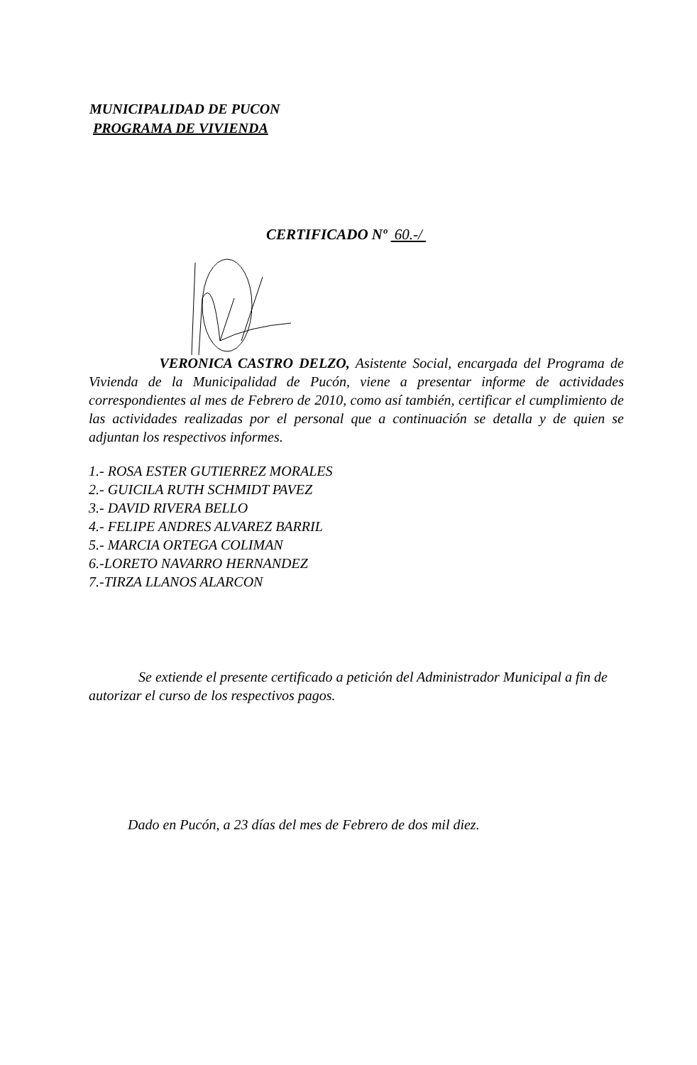MUNICIPALIDAD DE PUCON
PROGRAMA DE VIVIENDA
CERTIFICADO Nº 60.-/
VERONICA CASTRO DELZO, Asistente Social, encargada del Programa de Vivienda de la Municipalidad de Pucón, viene a presentar informe de actividades correspondientes al mes de Febrero de 2010, como así también, certificar el cumplimiento de las actividades realizadas por el personal que a continuación se detalla y de quien se adjuntan los respectivos informes.
1.- ROSA ESTER GUTIERREZ MORALES
2.- GUICILA RUTH SCHMIDT PAVEZ
3.- DAVID RIVERA BELLO
4.- FELIPE ANDRES ALVAREZ BARRIL
5.- MARCIA ORTEGA COLIMAN
6.-LORETO NAVARRO HERNANDEZ
7.-TIRZA LLANOS ALARCON
Se extiende el presente certificado a petición del Administrador Municipal a fin de autorizar el curso de los respectivos pagos.
Dado en Pucón, a 23 días del mes de Febrero de dos mil diez.